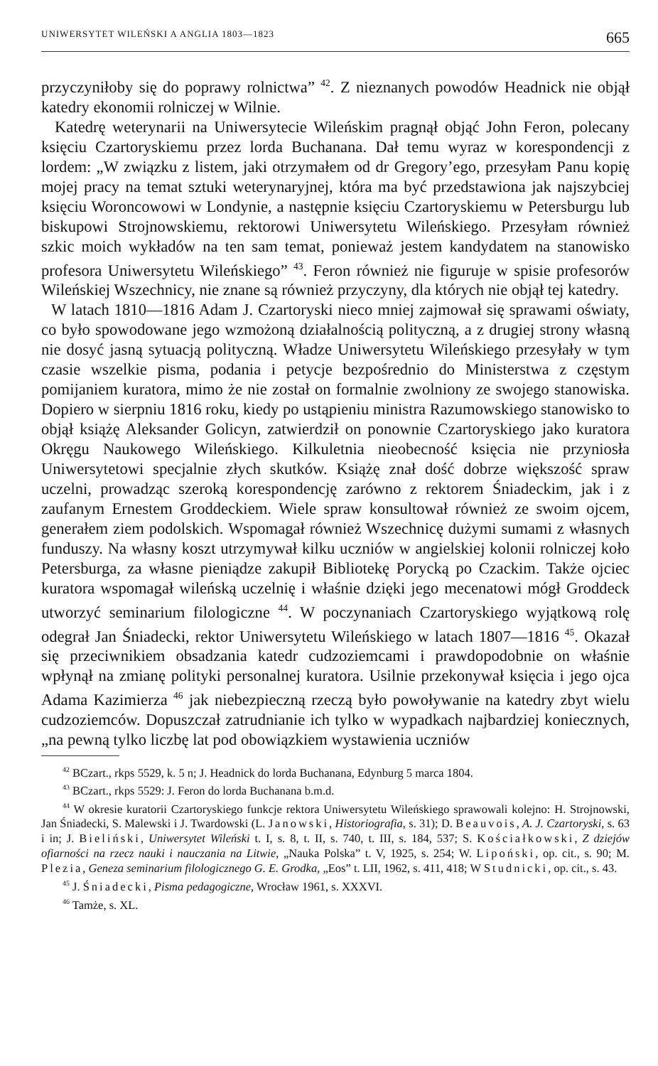UNIWERSYTET WILEŃSKI A ANGLIA 1803—1823 665
przyczyniłoby się do poprawy rolnictwa” <sup>42</sup>. Z nieznanych powodów Headnick nie objął katedry ekonomii rolniczej w Wilnie.
Katedrę weterynarii na Uniwersytecie Wileńskim pragnął objąć John Feron, polecany księciu Czartoryskiemu przez lorda Buchanana. Dał temu wyraz w korespondencji z lordem: „W związku z listem, jaki otrzymałem od dr Gregory’ego, przesyłam Panu kopię mojej pracy na temat sztuki weterynaryjnej, która ma być przedstawiona jak najszybciej księciu Woroncowowi w Londynie, a następnie księciu Czartoryskiemu w Petersburgu lub biskupowi Strojnowskiemu, rektorowi Uniwersytetu Wileńskiego. Przesyłam również szkic moich wykładów na ten sam temat, ponieważ jestem kandydatem na stanowisko profesora Uniwersytetu Wileńskiego” <sup>43</sup>. Feron również nie figuruje w spisie profesorów Wileńskiej Wszechnicy, nie znane są również przyczyny, dla których nie objął tej katedry.
W latach 1810—1816 Adam J. Czartoryski nieco mniej zajmował się sprawami oświaty, co było spowodowane jego wzmożoną działalnością polityczną, a z drugiej strony własną nie dosyć jasną sytuacją polityczną. Władze Uniwersytetu Wileńskiego przesyłały w tym czasie wszelkie pisma, podania i petycje bezpośrednio do Ministerstwa z częstym pomijaniem kuratora, mimo że nie został on formalnie zwolniony ze swojego stanowiska. Dopiero w sierpniu 1816 roku, kiedy po ustąpieniu ministra Razumowskiego stanowisko to objął książę Aleksander Golicyn, zatwierdził on ponownie Czartoryskiego jako kuratora Okręgu Naukowego Wileńskiego. Kilkuletnia nieobecność księcia nie przyniosła Uniwersytetowi specjalnie złych skutków. Książę znał dość dobrze większość spraw uczelni, prowadząc szeroką korespondencję zarówno z rektorem Śniadeckim, jak i z zaufanym Ernestem Groddeckiem. Wiele spraw konsultował również ze swoim ojcem, generałem ziem podolskich. Wspomagał również Wszechnicę dużymi sumami z własnych funduszy. Na własny koszt utrzymywał kilku uczniów w angielskiej kolonii rolniczej koło Petersburga, za własne pieniądze zakupił Bibliotekę Porycką po Czackim. Także ojciec kuratora wspomagał wileńską uczelnię i właśnie dzięki jego mecenatowi mógł Groddeck utworzyć seminarium filologiczne <sup>44</sup>. W poczynaniach Czartoryskiego wyjątkową rolę odegrał Jan Śniadecki, rektor Uniwersytetu Wileńskiego w latach 1807—1816 <sup>45</sup>. Okazał się przeciwnikiem obsadzania katedr cudzoziemcami i prawdopodobnie on właśnie wpłynął na zmianę polityki personalnej kuratora. Usilnie przekonywał księcia i jego ojca Adama Kazimierza <sup>46</sup> jak niebezpieczną rzeczą było powoływanie na katedry zbyt wielu cudzoziemców. Dopuszczał zatrudnianie ich tylko w wypadkach najbardziej koniecznych, „na pewną tylko liczbę lat pod obowiązkiem wystawienia uczniów
<sup>42</sup> BCzart., rkps 5529, k. 5 n; J. Headnick do lorda Buchanana, Edynburg 5 marca 1804.
<sup>43</sup> BCzart., rkps 5529: J. Feron do lorda Buchanana b.m.d.
<sup>44</sup> W okresie kuratorii Czartoryskiego funkcje rektora Uniwersytetu Wileńskiego sprawowali kolejno: H. Strojnowski, Jan Śniadecki, S. Malewski i J. Twardowski (L. Janowski, Historiografia, s. 31); D. Beauvois, A. J. Czartoryski, s. 63 i in; J. Bieliński, Uniwersytet Wileński t. I, s. 8, t. II, s. 740, t. III, s. 184, 537; S. Kościałkowski, Z dziejów ofiarności na rzecz nauki i nauczania na Litwie, „Nauka Polska” t. V, 1925, s. 254; W. Lipoński, op. cit., s. 90; M. Plezia, Geneza seminarium filologicznego G. E. Grodka, „Eos” t. LII, 1962, s. 411, 418; W Studnicki, op. cit., s. 43.
<sup>45</sup> J. Śniadecki, Pisma pedagogiczne, Wrocław 1961, s. XXXVI.
<sup>46</sup> Tamże, s. XL.